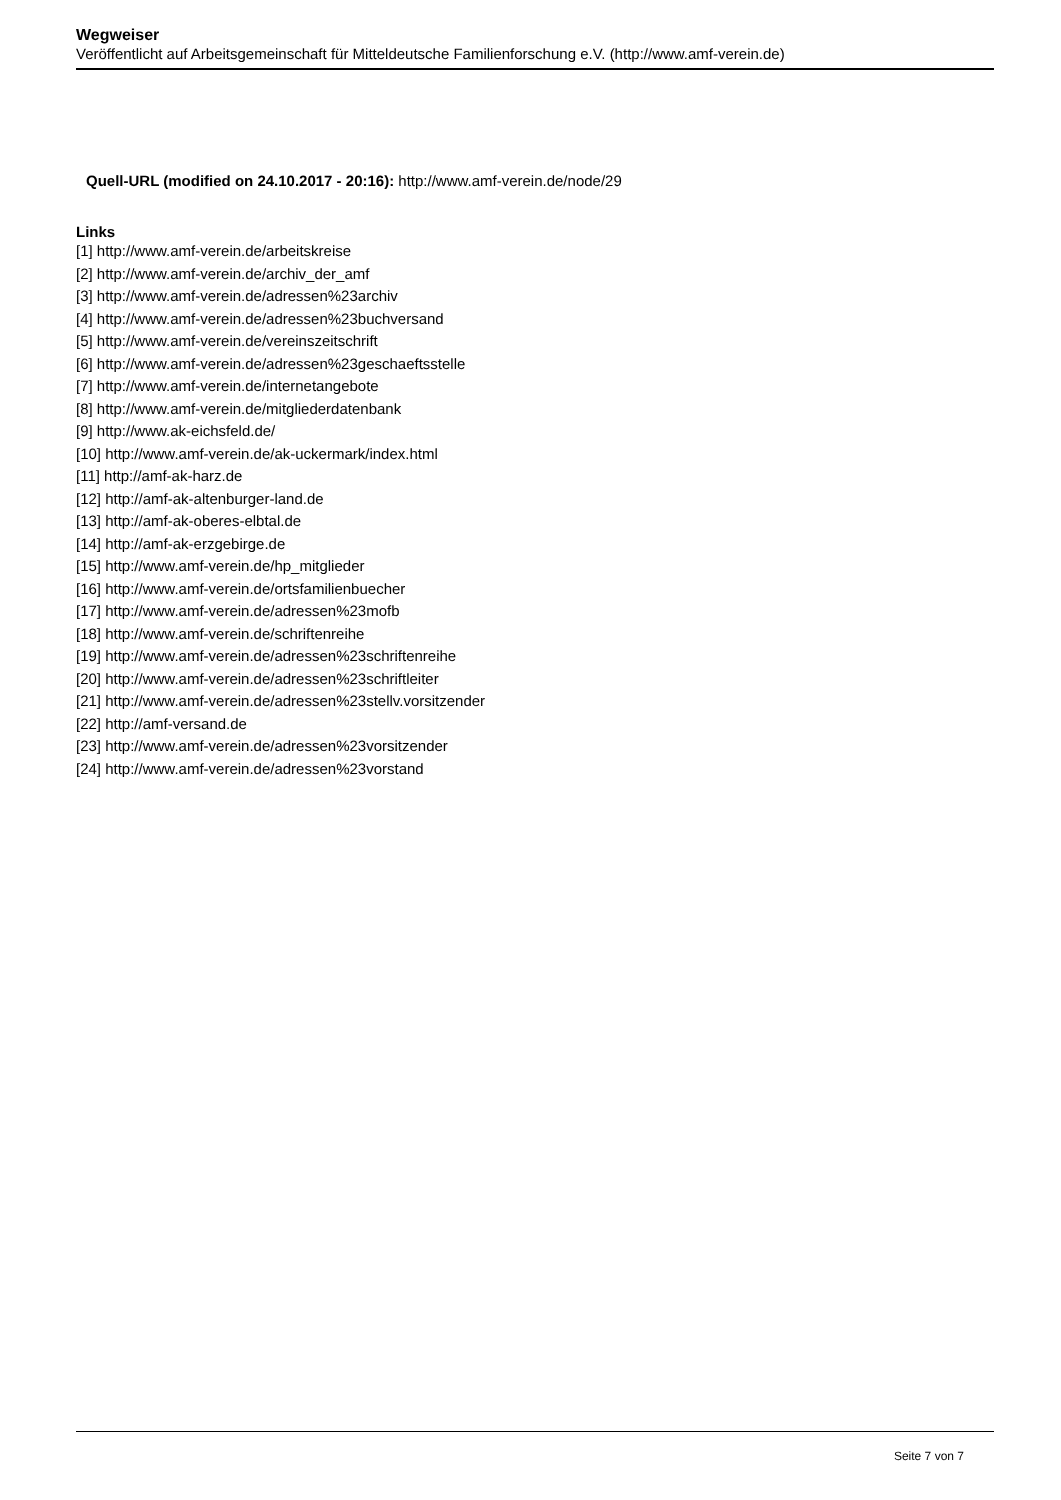Wegweiser
Veröffentlicht auf Arbeitsgemeinschaft für Mitteldeutsche Familienforschung e.V. (http://www.amf-verein.de)
Quell-URL (modified on 24.10.2017 - 20:16): http://www.amf-verein.de/node/29
Links
[1] http://www.amf-verein.de/arbeitskreise
[2] http://www.amf-verein.de/archiv_der_amf
[3] http://www.amf-verein.de/adressen%23archiv
[4] http://www.amf-verein.de/adressen%23buchversand
[5] http://www.amf-verein.de/vereinszeitschrift
[6] http://www.amf-verein.de/adressen%23geschaeftsstelle
[7] http://www.amf-verein.de/internetangebote
[8] http://www.amf-verein.de/mitgliederdatenbank
[9] http://www.ak-eichsfeld.de/
[10] http://www.amf-verein.de/ak-uckermark/index.html
[11] http://amf-ak-harz.de
[12] http://amf-ak-altenburger-land.de
[13] http://amf-ak-oberes-elbtal.de
[14] http://amf-ak-erzgebirge.de
[15] http://www.amf-verein.de/hp_mitglieder
[16] http://www.amf-verein.de/ortsfamilienbuecher
[17] http://www.amf-verein.de/adressen%23mofb
[18] http://www.amf-verein.de/schriftenreihe
[19] http://www.amf-verein.de/adressen%23schriftenreihe
[20] http://www.amf-verein.de/adressen%23schriftleiter
[21] http://www.amf-verein.de/adressen%23stellv.vorsitzender
[22] http://amf-versand.de
[23] http://www.amf-verein.de/adressen%23vorsitzender
[24] http://www.amf-verein.de/adressen%23vorstand
Seite 7 von 7